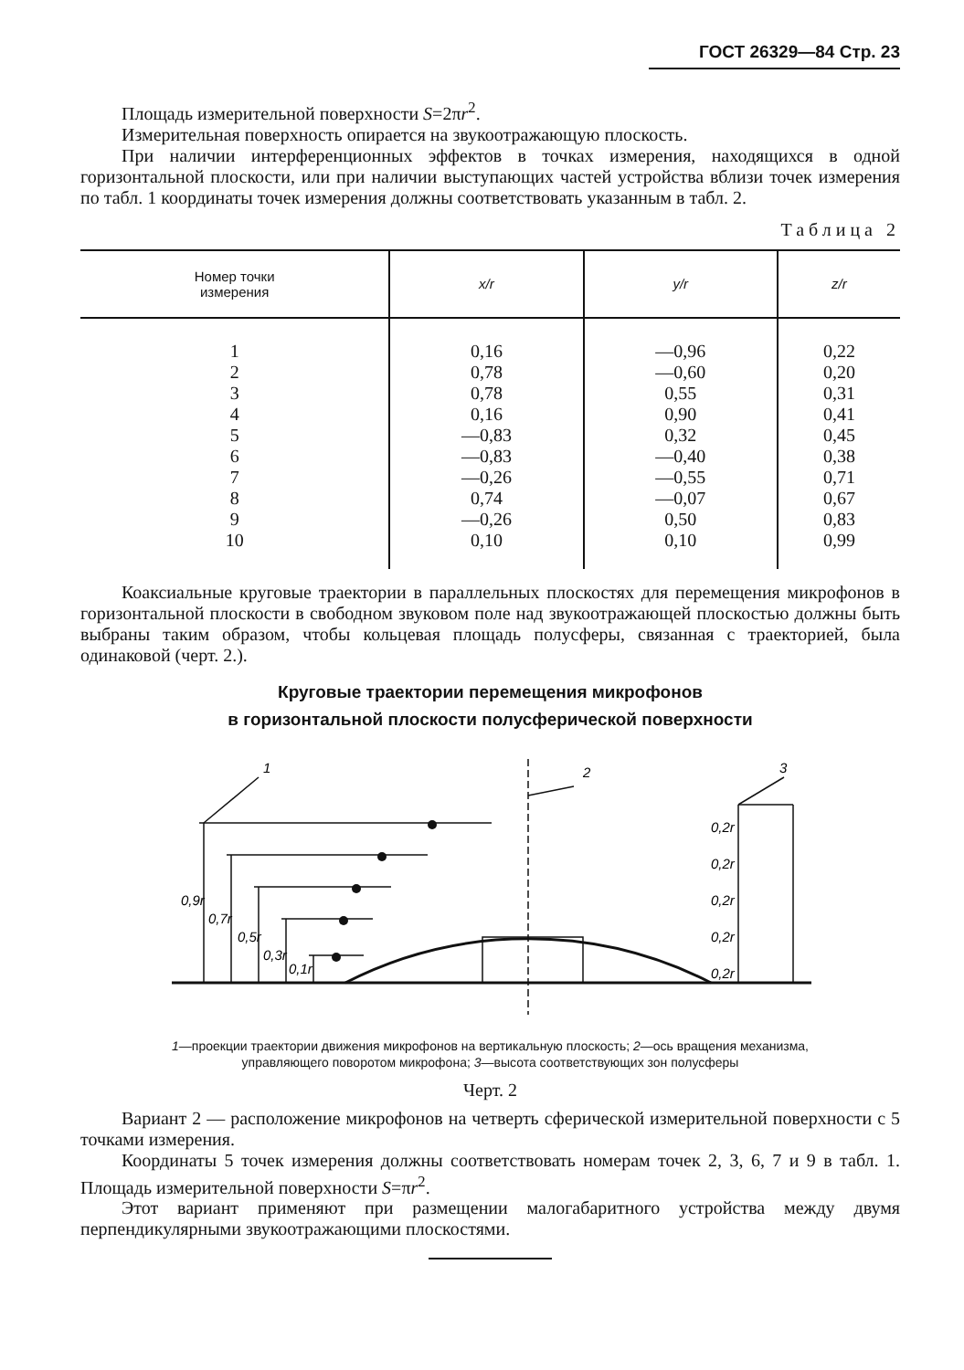ГОСТ 26329—84 Стр. 23
Площадь измерительной поверхности S=2πr<sup>2</sup>.
Измерительная поверхность опирается на звукоотражающую плоскость.
При наличии интерференционных эффектов в точках измерения, находящихся в одной горизонтальной плоскости, или при наличии выступающих частей устройства вблизи точек измерения по табл. 1 координаты точек измерения должны соответствовать указанным в табл. 2.
Таблица 2
| Номер точки измерения | x/r | y/r | z/r |
| --- | --- | --- | --- |
| 1 2 3 4 5 6 7 8 9 10 | 0,16 0,78 0,78 0,16 —0,83 —0,83 —0,26 0,74 —0,26 0,10 | —0,96 —0,60 0,55 0,90 0,32 —0,40 —0,55 —0,07 0,50 0,10 | 0,22 0,20 0,31 0,41 0,45 0,38 0,71 0,67 0,83 0,99 |
Коаксиальные круговые траектории в параллельных плоскостях для перемещения микрофонов в горизонтальной плоскости в свободном звуковом поле над звукоотражающей плоскостью должны быть выбраны таким образом, чтобы кольцевая площадь полусферы, связанная с траекторией, была одинаковой (черт. 2.).
Круговые траектории перемещения микрофонов
в горизонтальной плоскости полусферической поверхности
1
2
3
0,9r
0,7r
0,5r
0,3r
0,1r
0,2r
0,2r
0,2r
0,2r
0,2r
1—проекции траектории движения микрофонов на вертикальную плоскость; 2—ось вращения механизма, управляющего поворотом микрофона; 3—высота соответствующих зон полусферы
Черт. 2
Вариант 2 — расположение микрофонов на четверть сферической измерительной поверхности с 5 точками измерения.
Координаты 5 точек измерения должны соответствовать номерам точек 2, 3, 6, 7 и 9 в табл. 1. Площадь измерительной поверхности S=πr<sup>2</sup>.
Этот вариант применяют при размещении малогабаритного устройства между двумя перпендикулярными звукоотражающими плоскостями.